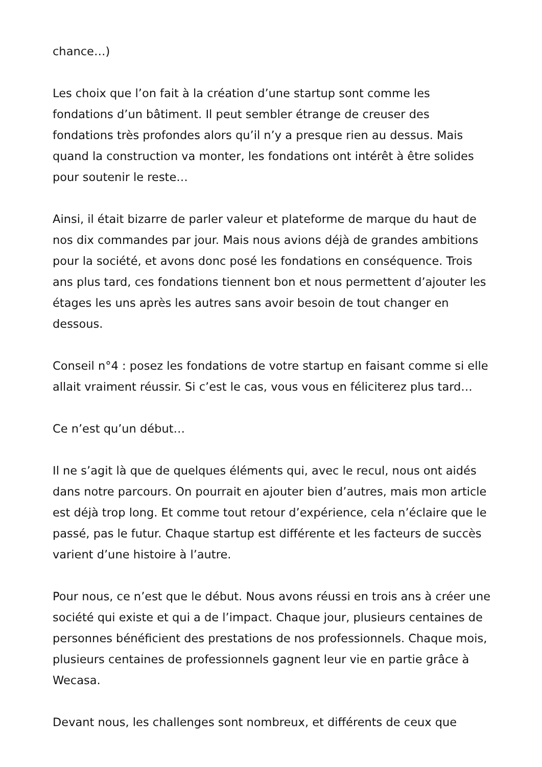chance…)
Les choix que l’on fait à la création d’une startup sont comme les fondations d’un bâtiment. Il peut sembler étrange de creuser des fondations très profondes alors qu’il n’y a presque rien au dessus. Mais quand la construction va monter, les fondations ont intérêt à être solides pour soutenir le reste…
Ainsi, il était bizarre de parler valeur et plateforme de marque du haut de nos dix commandes par jour. Mais nous avions déjà de grandes ambitions pour la société, et avons donc posé les fondations en conséquence. Trois ans plus tard, ces fondations tiennent bon et nous permettent d’ajouter les étages les uns après les autres sans avoir besoin de tout changer en dessous.
Conseil n°4 : posez les fondations de votre startup en faisant comme si elle allait vraiment réussir. Si c’est le cas, vous vous en féliciterez plus tard…
Ce n’est qu’un début…
Il ne s’agit là que de quelques éléments qui, avec le recul, nous ont aidés dans notre parcours. On pourrait en ajouter bien d’autres, mais mon article est déjà trop long. Et comme tout retour d’expérience, cela n’éclaire que le passé, pas le futur. Chaque startup est différente et les facteurs de succès varient d’une histoire à l’autre.
Pour nous, ce n’est que le début. Nous avons réussi en trois ans à créer une société qui existe et qui a de l’impact. Chaque jour, plusieurs centaines de personnes bénéficient des prestations de nos professionnels. Chaque mois, plusieurs centaines de professionnels gagnent leur vie en partie grâce à Wecasa.
Devant nous, les challenges sont nombreux, et différents de ceux que